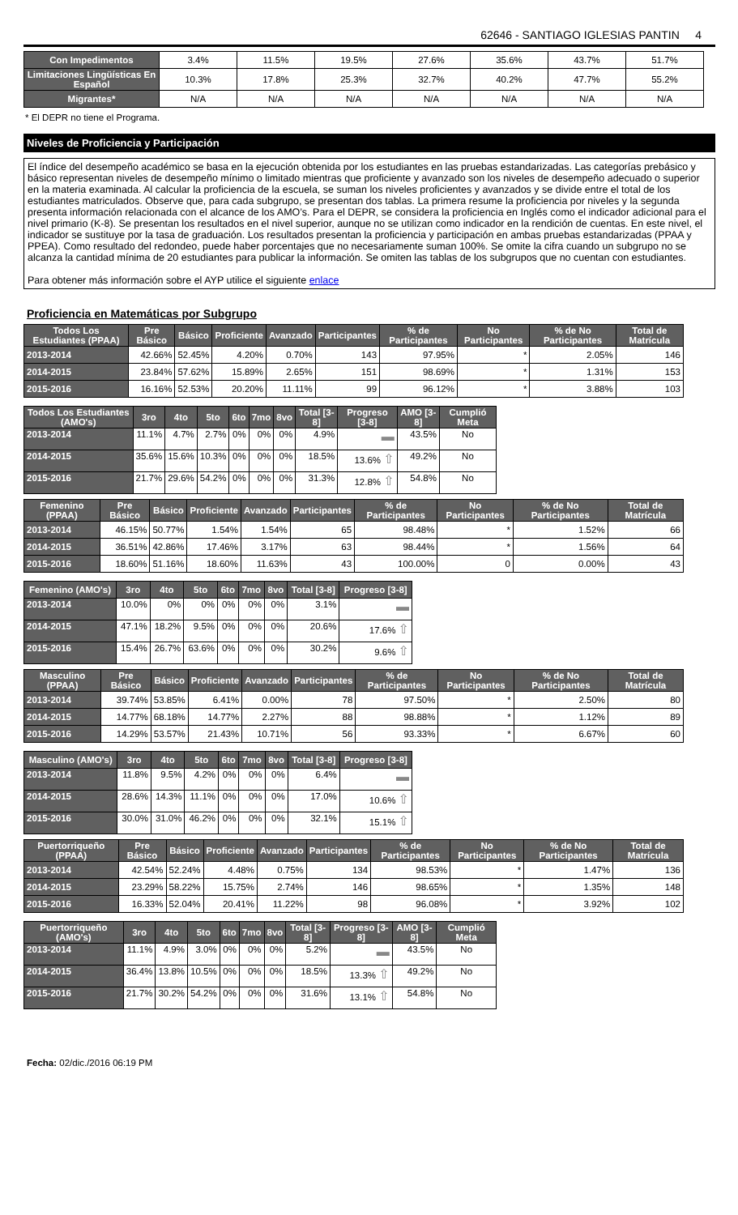62646 - SANTIAGO IGLESIAS PANTIN 4
| Con Impedimentos | 3.4% | 11.5% | 19.5% | 27.6% | 35.6% | 43.7% | 51.7% |
| Limitaciones Lingüísticas En Español | 10.3% | 17.8% | 25.3% | 32.7% | 40.2% | 47.7% | 55.2% |
| Migrantes* | N/A | N/A | N/A | N/A | N/A | N/A | N/A |
* El DEPR no tiene el Programa.
Niveles de Proficiencia y Participación
El índice del desempeño académico se basa en la ejecución obtenida por los estudiantes en las pruebas estandarizadas. Las categorías prebásico y básico representan niveles de desempeño mínimo o limitado mientras que proficiente y avanzado son los niveles de desempeño adecuado o superior en la materia examinada. Al calcular la proficiencia de la escuela, se suman los niveles proficientes y avanzados y se divide entre el total de los estudiantes matriculados. Observe que, para cada subgrupo, se presentan dos tablas. La primera resume la proficiencia por niveles y la segunda presenta información relacionada con el alcance de los AMO’s. Para el DEPR, se considera la proficiencia en Inglés como el indicador adicional para el nivel primario (K-8). Se presentan los resultados en el nivel superior, aunque no se utilizan como indicador en la rendición de cuentas. En este nivel, el indicador se sustituye por la tasa de graduación. Los resultados presentan la proficiencia y participación en ambas pruebas estandarizadas (PPAA y PPEA). Como resultado del redondeo, puede haber porcentajes que no necesariamente suman 100%. Se omite la cifra cuando un subgrupo no se alcanza la cantidad mínima de 20 estudiantes para publicar la información. Se omiten las tablas de los subgrupos que no cuentan con estudiantes.
Para obtener más información sobre el AYP utilice el siguiente enlace
Proficiencia en Matemáticas por Subgrupo
| Todos Los Estudiantes (PPAA) | Pre Básico | Básico | Proficiente | Avanzado | Participantes | % de Participantes | No Participantes | % de No Participantes | Total de Matrícula |
| --- | --- | --- | --- | --- | --- | --- | --- | --- | --- |
| 2013-2014 | 42.66% | 52.45% | 4.20% | 0.70% | 143 | 97.95% | * | 2.05% | 146 |
| 2014-2015 | 23.84% | 57.62% | 15.89% | 2.65% | 151 | 98.69% | * | 1.31% | 153 |
| 2015-2016 | 16.16% | 52.53% | 20.20% | 11.11% | 99 | 96.12% | * | 3.88% | 103 |
| Todos Los Estudiantes (AMO's) | 3ro | 4to | 5to | 6to | 7mo | 8vo | Total [3-8] | Progreso [3-8] | AMO [3-8] | Cumplió Meta |
| --- | --- | --- | --- | --- | --- | --- | --- | --- | --- | --- |
| 2013-2014 | 11.1% | 4.7% | 2.7% | 0% | 0% | 0% | 4.9% | ▬ | 43.5% | No |
| 2014-2015 | 35.6% | 15.6% | 10.3% | 0% | 0% | 0% | 18.5% | 13.6% ⇧ | 49.2% | No |
| 2015-2016 | 21.7% | 29.6% | 54.2% | 0% | 0% | 0% | 31.3% | 12.8% ⇧ | 54.8% | No |
| Femenino (PPAA) | Pre Básico | Básico | Proficiente | Avanzado | Participantes | % de Participantes | No Participantes | % de No Participantes | Total de Matrícula |
| --- | --- | --- | --- | --- | --- | --- | --- | --- | --- |
| 2013-2014 | 46.15% | 50.77% | 1.54% | 1.54% | 65 | 98.48% | * | 1.52% | 66 |
| 2014-2015 | 36.51% | 42.86% | 17.46% | 3.17% | 63 | 98.44% | * | 1.56% | 64 |
| 2015-2016 | 18.60% | 51.16% | 18.60% | 11.63% | 43 | 100.00% | 0 | 0.00% | 43 |
| Femenino (AMO's) | 3ro | 4to | 5to | 6to | 7mo | 8vo | Total [3-8] | Progreso [3-8] |
| --- | --- | --- | --- | --- | --- | --- | --- | --- |
| 2013-2014 | 10.0% | 0% | 0% | 0% | 0% | 0% | 3.1% | ▬ |
| 2014-2015 | 47.1% | 18.2% | 9.5% | 0% | 0% | 0% | 20.6% | 17.6% ⇧ |
| 2015-2016 | 15.4% | 26.7% | 63.6% | 0% | 0% | 0% | 30.2% | 9.6% ⇧ |
| Masculino (PPAA) | Pre Básico | Básico | Proficiente | Avanzado | Participantes | % de Participantes | No Participantes | % de No Participantes | Total de Matrícula |
| --- | --- | --- | --- | --- | --- | --- | --- | --- | --- |
| 2013-2014 | 39.74% | 53.85% | 6.41% | 0.00% | 78 | 97.50% | * | 2.50% | 80 |
| 2014-2015 | 14.77% | 68.18% | 14.77% | 2.27% | 88 | 98.88% | * | 1.12% | 89 |
| 2015-2016 | 14.29% | 53.57% | 21.43% | 10.71% | 56 | 93.33% | * | 6.67% | 60 |
| Masculino (AMO's) | 3ro | 4to | 5to | 6to | 7mo | 8vo | Total [3-8] | Progreso [3-8] |
| --- | --- | --- | --- | --- | --- | --- | --- | --- |
| 2013-2014 | 11.8% | 9.5% | 4.2% | 0% | 0% | 0% | 6.4% | ▬ |
| 2014-2015 | 28.6% | 14.3% | 11.1% | 0% | 0% | 0% | 17.0% | 10.6% ⇧ |
| 2015-2016 | 30.0% | 31.0% | 46.2% | 0% | 0% | 0% | 32.1% | 15.1% ⇧ |
| Puertorriqueño (PPAA) | Pre Básico | Básico | Proficiente | Avanzado | Participantes | % de Participantes | No Participantes | % de No Participantes | Total de Matrícula |
| --- | --- | --- | --- | --- | --- | --- | --- | --- | --- |
| 2013-2014 | 42.54% | 52.24% | 4.48% | 0.75% | 134 | 98.53% | * | 1.47% | 136 |
| 2014-2015 | 23.29% | 58.22% | 15.75% | 2.74% | 146 | 98.65% | * | 1.35% | 148 |
| 2015-2016 | 16.33% | 52.04% | 20.41% | 11.22% | 98 | 96.08% | * | 3.92% | 102 |
| Puertorriqueño (AMO's) | 3ro | 4to | 5to | 6to | 7mo | 8vo | Total [3-8] | Progreso [3-8] | AMO [3-8] | Cumplió Meta |
| --- | --- | --- | --- | --- | --- | --- | --- | --- | --- | --- |
| 2013-2014 | 11.1% | 4.9% | 3.0% | 0% | 0% | 0% | 5.2% | ▬ | 43.5% | No |
| 2014-2015 | 36.4% | 13.8% | 10.5% | 0% | 0% | 0% | 18.5% | 13.3% ⇧ | 49.2% | No |
| 2015-2016 | 21.7% | 30.2% | 54.2% | 0% | 0% | 0% | 31.6% | 13.1% ⇧ | 54.8% | No |
Fecha: 02/dic./2016 06:19 PM